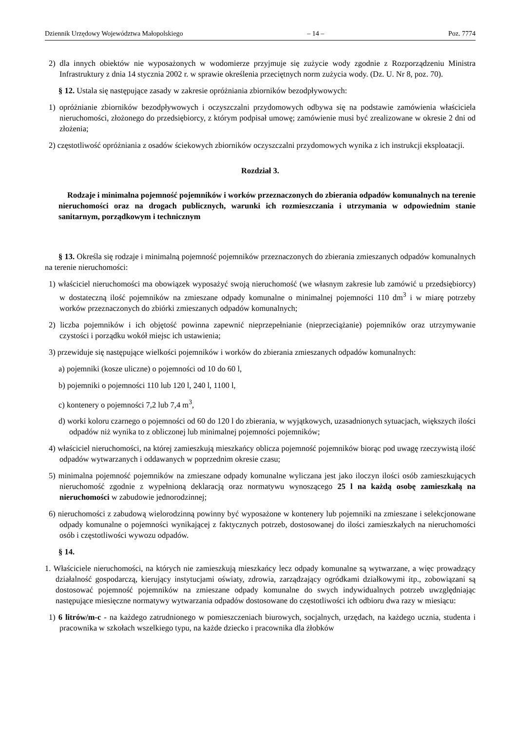Dziennik Urzędowy Województwa Małopolskiego – 14 – Poz. 7774
2) dla innych obiektów nie wyposażonych w wodomierze przyjmuje się zużycie wody zgodnie z Rozporządzeniu Ministra Infrastruktury z dnia 14 stycznia 2002 r. w sprawie określenia przeciętnych norm zużycia wody. (Dz. U. Nr 8, poz. 70).
§ 12. Ustala się następujące zasady w zakresie opróżniania zbiorników bezodpływowych:
1) opróżnianie zbiorników bezodpływowych i oczyszczalni przydomowych odbywa się na podstawie zamówienia właściciela nieruchomości, złożonego do przedsiębiorcy, z którym podpisał umowę; zamówienie musi być zrealizowane w okresie 2 dni od złożenia;
2) częstotliwość opróżniania z osadów ściekowych zbiorników oczyszczalni przydomowych wynika z ich instrukcji eksploatacji.
Rozdział 3.
Rodzaje i minimalna pojemność pojemników i worków przeznaczonych do zbierania odpadów komunalnych na terenie nieruchomości oraz na drogach publicznych, warunki ich rozmieszczania i utrzymania w odpowiednim stanie sanitarnym, porządkowym i technicznym
§ 13. Określa się rodzaje i minimalną pojemność pojemników przeznaczonych do zbierania zmieszanych odpadów komunalnych na terenie nieruchomości:
1) właściciel nieruchomości ma obowiązek wyposażyć swoją nieruchomość (we własnym zakresie lub zamówić u przedsiębiorcy) w dostateczną ilość pojemników na zmieszane odpady komunalne o minimalnej pojemności 110 dm<sup>3</sup> i w miarę potrzeby worków przeznaczonych do zbiórki zmieszanych odpadów komunalnych;
2) liczba pojemników i ich objętość powinna zapewnić nieprzepełnianie (nieprzeciążanie) pojemników oraz utrzymywanie czystości i porządku wokół miejsc ich ustawienia;
3) przewiduje się następujące wielkości pojemników i worków do zbierania zmieszanych odpadów komunalnych:
a) pojemniki (kosze uliczne) o pojemności od 10 do 60 l,
b) pojemniki o pojemności 110 lub 120 l, 240 l, 1100 l,
c) kontenery o pojemności 7,2 lub 7,4 m<sup>3</sup>,
d) worki koloru czarnego o pojemności od 60 do 120 l do zbierania, w wyjątkowych, uzasadnionych sytuacjach, większych ilości odpadów niż wynika to z obliczonej lub minimalnej pojemności pojemników;
4) właściciel nieruchomości, na której zamieszkują mieszkańcy oblicza pojemność pojemników biorąc pod uwagę rzeczywistą ilość odpadów wytwarzanych i oddawanych w poprzednim okresie czasu;
5) minimalna pojemność pojemników na zmieszane odpady komunalne wyliczana jest jako iloczyn ilości osób zamieszkujących nieruchomość zgodnie z wypełnioną deklaracją oraz normatywu wynoszącego 25 l na każdą osobę zamieszkałą na nieruchomości w zabudowie jednorodzinnej;
6) nieruchomości z zabudową wielorodzinną powinny być wyposażone w kontenery lub pojemniki na zmieszane i selekcjonowane odpady komunalne o pojemności wynikającej z faktycznych potrzeb, dostosowanej do ilości zamieszkałych na nieruchomości osób i częstotliwości wywozu odpadów.
§ 14.
1. Właściciele nieruchomości, na których nie zamieszkują mieszkańcy lecz odpady komunalne są wytwarzane, a więc prowadzący działalność gospodarczą, kierujący instytucjami oświaty, zdrowia, zarządzający ogródkami działkowymi itp., zobowiązani są dostosować pojemność pojemników na zmieszane odpady komunalne do swych indywidualnych potrzeb uwzględniając następujące miesięczne normatywy wytwarzania odpadów dostosowane do częstotliwości ich odbioru dwa razy w miesiącu:
1) 6 litrów/m-c - na każdego zatrudnionego w pomieszczeniach biurowych, socjalnych, urzędach, na każdego ucznia, studenta i pracownika w szkołach wszelkiego typu, na każde dziecko i pracownika dla żłobków